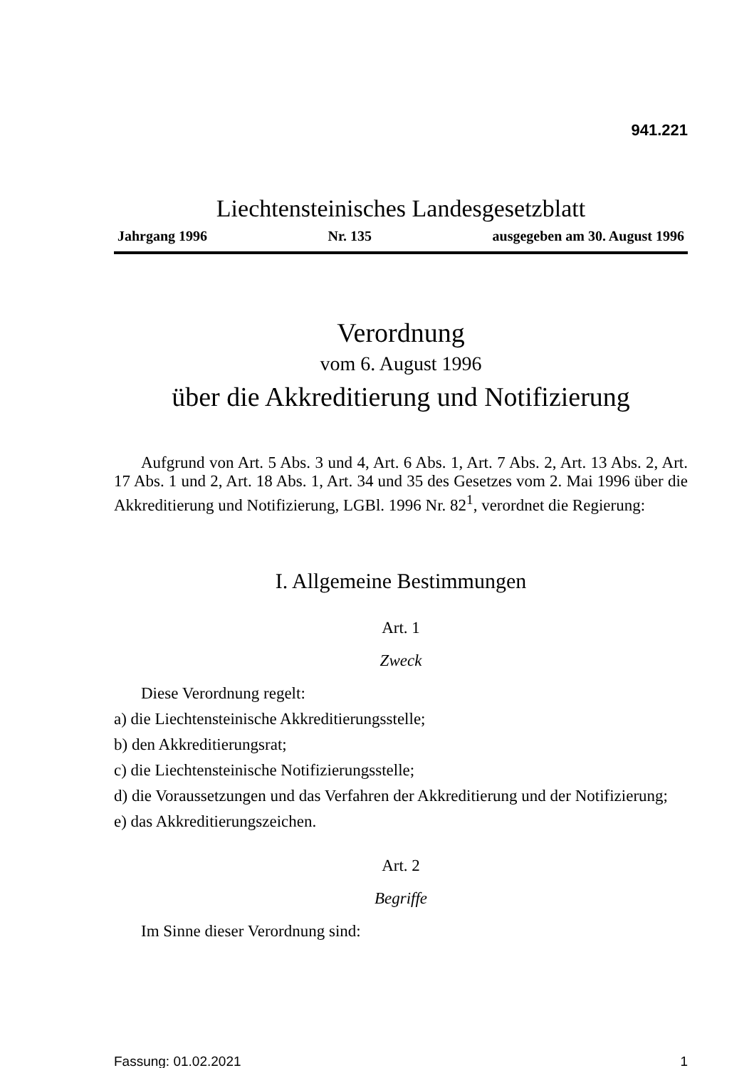941.221
Liechtensteinisches Landesgesetzblatt
Jahrgang 1996 Nr. 135 ausgegeben am 30. August 1996
Verordnung
vom 6. August 1996
über die Akkreditierung und Notifizierung
Aufgrund von Art. 5 Abs. 3 und 4, Art. 6 Abs. 1, Art. 7 Abs. 2, Art. 13 Abs. 2, Art. 17 Abs. 1 und 2, Art. 18 Abs. 1, Art. 34 und 35 des Gesetzes vom 2. Mai 1996 über die Akkreditierung und Notifizierung, LGBl. 1996 Nr. 82<sup>1</sup>, verordnet die Regierung:
I. Allgemeine Bestimmungen
Art. 1
Zweck
Diese Verordnung regelt:
a) die Liechtensteinische Akkreditierungsstelle;
b) den Akkreditierungsrat;
c) die Liechtensteinische Notifizierungsstelle;
d) die Voraussetzungen und das Verfahren der Akkreditierung und der Notifizierung;
e) das Akkreditierungszeichen.
Art. 2
Begriffe
Im Sinne dieser Verordnung sind:
Fassung: 01.02.2021 1